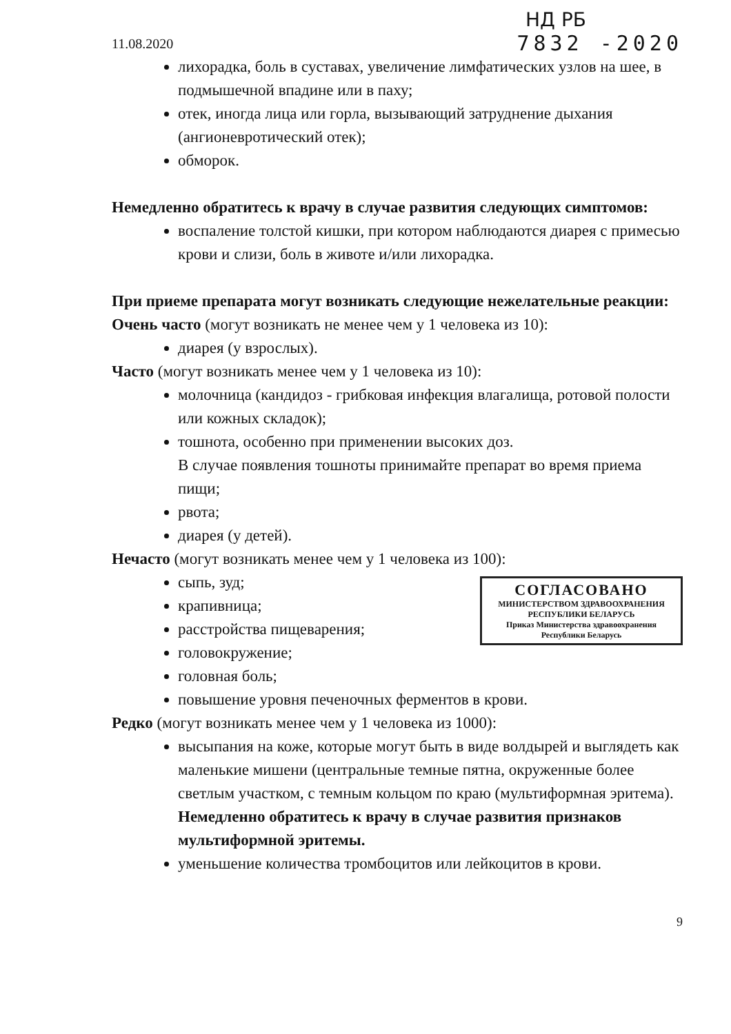НД РБ
11.08.2020 7832 -2020
лихорадка, боль в суставах, увеличение лимфатических узлов на шее, в подмышечной впадине или в паху;
отек, иногда лица или горла, вызывающий затруднение дыхания (ангионевротический отек);
обморок.
Немедленно обратитесь к врачу в случае развития следующих симптомов:
воспаление толстой кишки, при котором наблюдаются диарея с примесью крови и слизи, боль в животе и/или лихорадка.
При приеме препарата могут возникать следующие нежелательные реакции:
Очень часто (могут возникать не менее чем у 1 человека из 10):
диарея (у взрослых).
Часто (могут возникать менее чем у 1 человека из 10):
молочница (кандидоз - грибковая инфекция влагалища, ротовой полости или кожных складок);
тошнота, особенно при применении высоких доз.
В случае появления тошноты принимайте препарат во время приема пищи;
рвота;
диарея (у детей).
Нечасто (могут возникать менее чем у 1 человека из 100):
СОГЛАСОВАНО
МИНИСТЕРСТВОМ ЗДРАВООХРАНЕНИЯ
РЕСПУБЛИКИ БЕЛАРУСЬ
Приказ Министерства здравоохранения
Республики Беларусь
сыпь, зуд;
крапивница;
расстройства пищеварения;
головокружение;
головная боль;
повышение уровня печеночных ферментов в крови.
Редко (могут возникать менее чем у 1 человека из 1000):
высыпания на коже, которые могут быть в виде волдырей и выглядеть как маленькие мишени (центральные темные пятна, окруженные более светлым участком, с темным кольцом по краю (мультиформная эритема). Немедленно обратитесь к врачу в случае развития признаков мультиформной эритемы.
уменьшение количества тромбоцитов или лейкоцитов в крови.
9